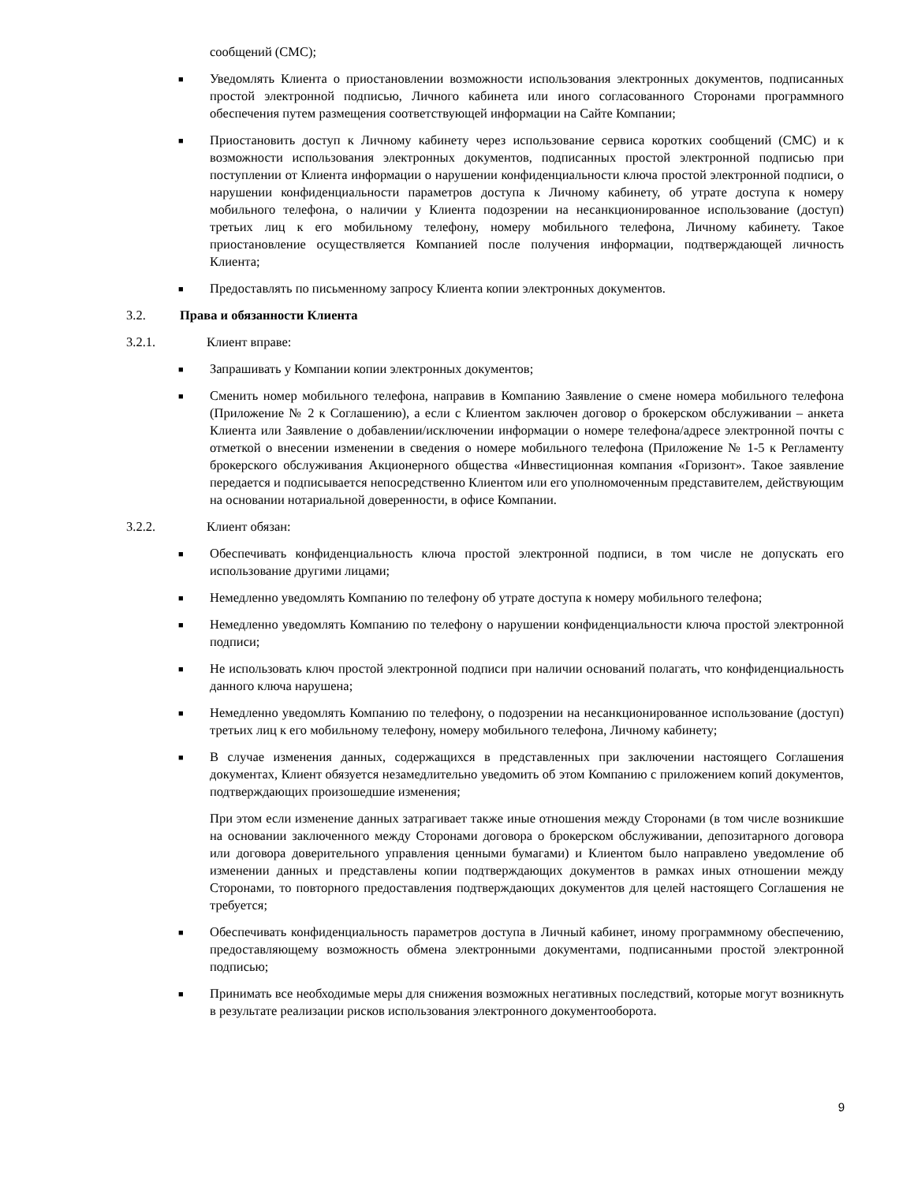сообщений (СМС);
■ Уведомлять Клиента о приостановлении возможности использования электронных документов, подписанных простой электронной подписью, Личного кабинета или иного согласованного Сторонами программного обеспечения путем размещения соответствующей информации на Сайте Компании;
■ Приостановить доступ к Личному кабинету через использование сервиса коротких сообщений (СМС) и к возможности использования электронных документов, подписанных простой электронной подписью при поступлении от Клиента информации о нарушении конфиденциальности ключа простой электронной подписи, о нарушении конфиденциальности параметров доступа к Личному кабинету, об утрате доступа к номеру мобильного телефона, о наличии у Клиента подозрении на несанкционированное использование (доступ) третьих лиц к его мобильному телефону, номеру мобильного телефона, Личному кабинету. Такое приостановление осуществляется Компанией после получения информации, подтверждающей личность Клиента;
■ Предоставлять по письменному запросу Клиента копии электронных документов.
3.2. Права и обязанности Клиента
3.2.1. Клиент вправе:
■ Запрашивать у Компании копии электронных документов;
■ Сменить номер мобильного телефона, направив в Компанию Заявление о смене номера мобильного телефона (Приложение № 2 к Соглашению), а если с Клиентом заключен договор о брокерском обслуживании – анкета Клиента или Заявление о добавлении/исключении информации о номере телефона/адресе электронной почты с отметкой о внесении изменении в сведения о номере мобильного телефона (Приложение № 1-5 к Регламенту брокерского обслуживания Акционерного общества «Инвестиционная компания «Горизонт». Такое заявление передается и подписывается непосредственно Клиентом или его уполномоченным представителем, действующим на основании нотариальной доверенности, в офисе Компании.
3.2.2. Клиент обязан:
■ Обеспечивать конфиденциальность ключа простой электронной подписи, в том числе не допускать его использование другими лицами;
■ Немедленно уведомлять Компанию по телефону об утрате доступа к номеру мобильного телефона;
■ Немедленно уведомлять Компанию по телефону о нарушении конфиденциальности ключа простой электронной подписи;
■ Не использовать ключ простой электронной подписи при наличии оснований полагать, что конфиденциальность данного ключа нарушена;
■ Немедленно уведомлять Компанию по телефону, о подозрении на несанкционированное использование (доступ) третьих лиц к его мобильному телефону, номеру мобильного телефона, Личному кабинету;
■ В случае изменения данных, содержащихся в представленных при заключении настоящего Соглашения документах, Клиент обязуется незамедлительно уведомить об этом Компанию с приложением копий документов, подтверждающих произошедшие изменения;
При этом если изменение данных затрагивает также иные отношения между Сторонами (в том числе возникшие на основании заключенного между Сторонами договора о брокерском обслуживании, депозитарного договора или договора доверительного управления ценными бумагами) и Клиентом было направлено уведомление об изменении данных и представлены копии подтверждающих документов в рамках иных отношении между Сторонами, то повторного предоставления подтверждающих документов для целей настоящего Соглашения не требуется;
■ Обеспечивать конфиденциальность параметров доступа в Личный кабинет, иному программному обеспечению, предоставляющему возможность обмена электронными документами, подписанными простой электронной подписью;
■ Принимать все необходимые меры для снижения возможных негативных последствий, которые могут возникнуть в результате реализации рисков использования электронного документооборота.
9